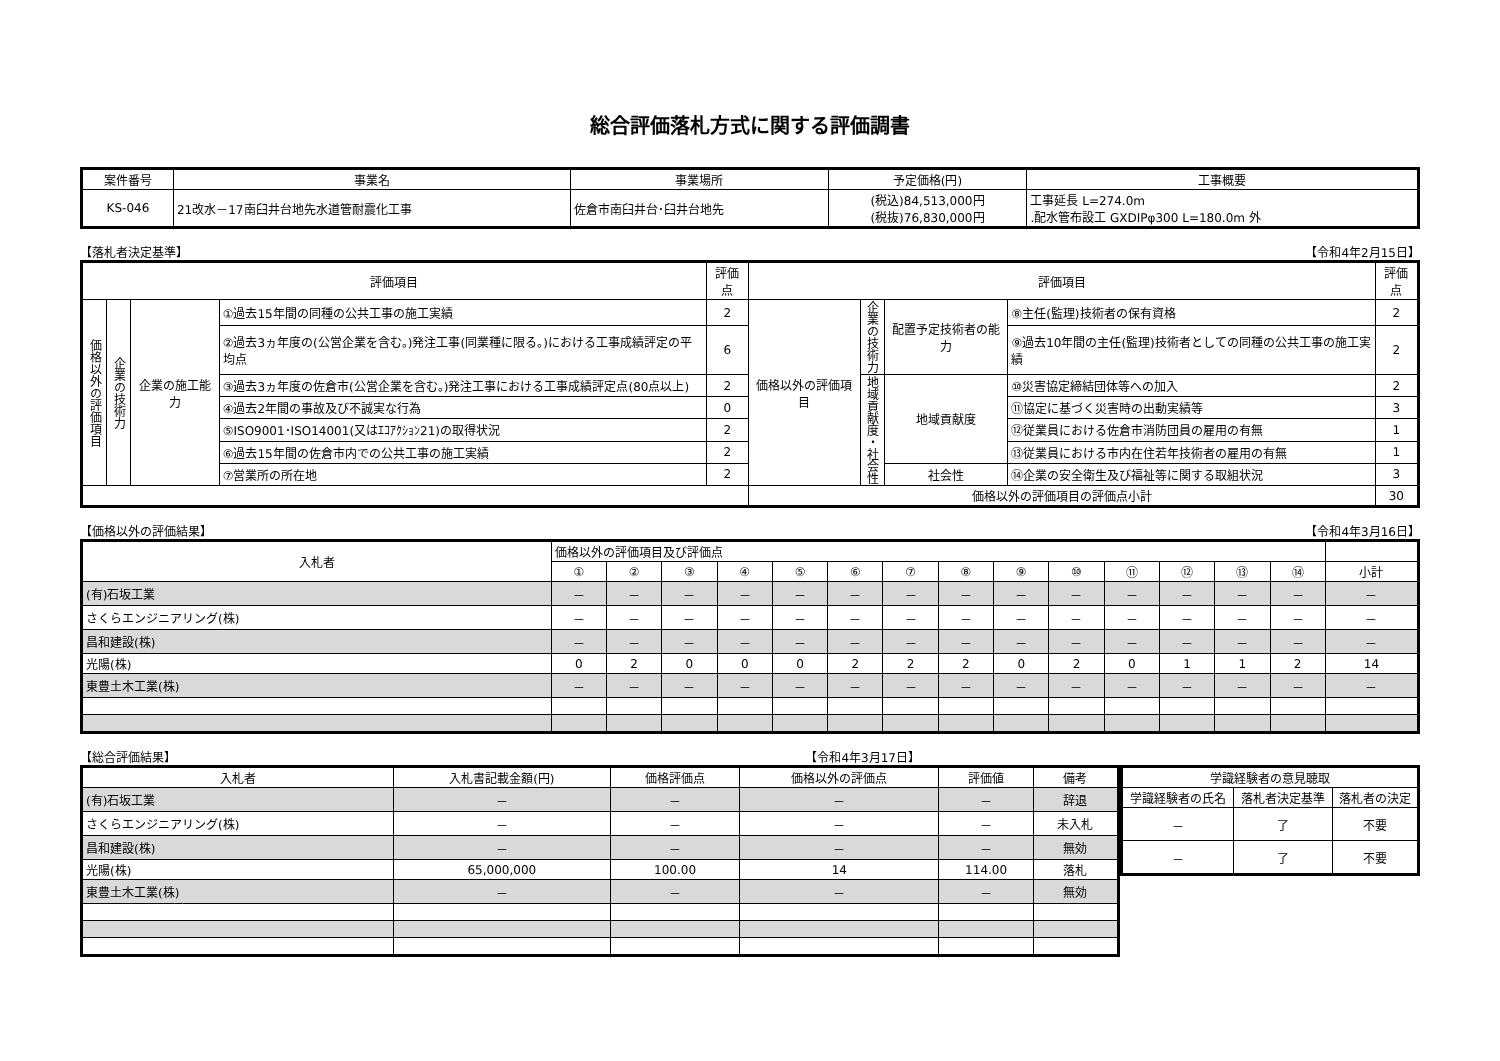総合評価落札方式に関する評価調書
| 案件番号 | 事業名 | 事業場所 | 予定価格(円) | 工事概要 |
| --- | --- | --- | --- | --- |
| KS-046 | 21改水－17南臼井台地先水道管耐震化工事 | 佐倉市南臼井台･臼井台地先 | (税込)84,513,000円 (税抜)76,830,000円 | 工事延長 L=274.0m .配水管布設工 GXDIPφ300 L=180.0m 外 |
【落札者決定基準】 【令和4年2月15日】
| 評価項目 | | | | 評価点 | 評価項目 | | | | 評価点 |
| --- | --- | --- | --- | --- | --- | --- | --- | --- | --- |
| 価格以外の評価項目 | 企業の技術力 | 企業の施工能力 | ①過去15年間の同種の公共工事の施工実績 | 2 | 価格以外の評価項目 | 企業の技術力 | 配置予定技術者の能力 | ⑧主任(監理)技術者の保有資格 | 2 |
| | | | ②過去3ヵ年度の(公営企業を含む。)発注工事(同業種に限る。)における工事成績評定の平均点 | 6 | | | | ⑨過去10年間の主任(監理)技術者としての同種の公共工事の施工実績 | 2 |
| | | | ③過去3ヵ年度の佐倉市(公営企業を含む。)発注工事における工事成績評定点(80点以上) | 2 | | 地域貢献度・社会性 | 地域貢献度 | ⑩災害協定締結団体等への加入 | 2 |
| | | | ④過去2年間の事故及び不誠実な行為 | 0 | | | | ⑪協定に基づく災害時の出動実績等 | 3 |
| | | | ⑤ISO9001･ISO14001(又はｴｺｱｸｼｮﾝ21)の取得状況 | 2 | | | | ⑫従業員における佐倉市消防団員の雇用の有無 | 1 |
| | | | ⑥過去15年間の佐倉市内での公共工事の施工実績 | 2 | | | | ⑬従業員における市内在住若年技術者の雇用の有無 | 1 |
| | | | ⑦営業所の所在地 | 2 | | | 社会性 | ⑭企業の安全衛生及び福祉等に関する取組状況 | 3 |
| | | | | | 価格以外の評価項目の評価点小計 | | | | 30 |
【価格以外の評価結果】 【令和4年3月16日】
| 入札者 | 価格以外の評価項目及び評価点 | | | | | | | | | | | | | | |
| --- | --- | --- | --- | --- | --- | --- | --- | --- | --- | --- | --- | --- | --- | --- | --- |
| | ① | ② | ③ | ④ | ⑤ | ⑥ | ⑦ | ⑧ | ⑨ | ⑩ | ⑪ | ⑫ | ⑬ | ⑭ | 小計 |
| (有)石坂工業 | － | － | － | － | － | － | － | － | － | － | － | － | － | － | － |
| さくらエンジニアリング(株) | － | － | － | － | － | － | － | － | － | － | － | － | － | － | － |
| 昌和建設(株) | － | － | － | － | － | － | － | － | － | － | － | － | － | － | － |
| 光陽(株) | 0 | 2 | 0 | 0 | 0 | 2 | 2 | 2 | 0 | 2 | 0 | 1 | 1 | 2 | 14 |
| 東豊土木工業(株) | － | － | － | － | － | － | － | － | － | － | － | － | － | － | － |
【総合評価結果】 【令和4年3月17日】
| 入札者 | 入札書記載金額(円) | 価格評価点 | 価格以外の評価点 | 評価値 | 備考 |
| --- | --- | --- | --- | --- | --- |
| (有)石坂工業 | － | － | － | － | 辞退 |
| さくらエンジニアリング(株) | － | － | － | － | 未入札 |
| 昌和建設(株) | － | － | － | － | 無効 |
| 光陽(株) | 65,000,000 | 100.00 | 14 | 114.00 | 落札 |
| 東豊土木工業(株) | － | － | － | － | 無効 |
| 学識経験者の意見聴取 | | |
| --- | --- | --- |
| 学識経験者の氏名 | 落札者決定基準 | 落札者の決定 |
| － | 了 | 不要 |
| － | 了 | 不要 |